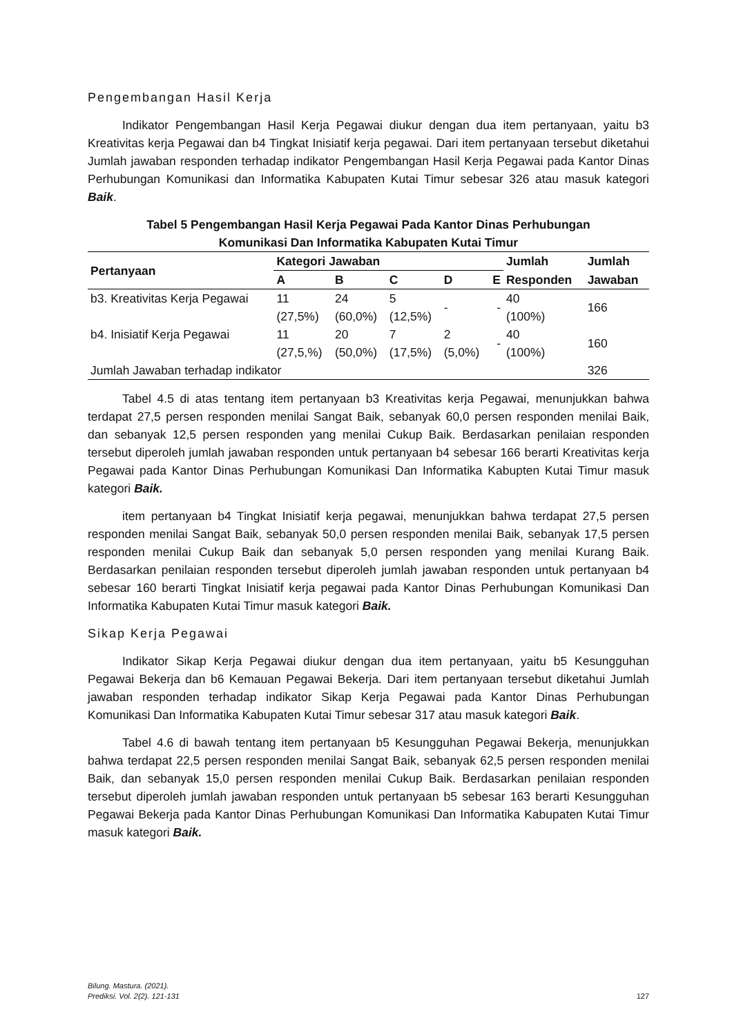Pengembangan Hasil Kerja
Indikator Pengembangan Hasil Kerja Pegawai diukur dengan dua item pertanyaan, yaitu b3 Kreativitas kerja Pegawai dan b4 Tingkat Inisiatif kerja pegawai. Dari item pertanyaan tersebut diketahui Jumlah jawaban responden terhadap indikator Pengembangan Hasil Kerja Pegawai pada Kantor Dinas Perhubungan Komunikasi dan Informatika Kabupaten Kutai Timur sebesar 326 atau masuk kategori Baik.
Tabel 5 Pengembangan Hasil Kerja Pegawai Pada Kantor Dinas Perhubungan
Komunikasi Dan Informatika Kabupaten Kutai Timur
| Pertanyaan | Kategori Jawaban | | | | | Jumlah | Jumlah |
| --- | --- | --- | --- | --- | --- | --- | --- |
| | A | B | C | D | E | Responden | Jawaban |
| b3. Kreativitas Kerja Pegawai | 11 (27,5%) | 24 (60,0%) | 5 (12,5%) | - | - | 40 (100%) | 166 |
| b4. Inisiatif Kerja Pegawai | 11 (27,5,%) | 20 (50,0%) | 7 (17,5%) | 2 (5,0%) | - | 40 (100%) | 160 |
| Jumlah Jawaban terhadap indikator | | | | | | | 326 |
Tabel 4.5 di atas tentang item pertanyaan b3 Kreativitas kerja Pegawai, menunjukkan bahwa terdapat 27,5 persen responden menilai Sangat Baik, sebanyak 60,0 persen responden menilai Baik, dan sebanyak 12,5 persen responden yang menilai Cukup Baik. Berdasarkan penilaian responden tersebut diperoleh jumlah jawaban responden untuk pertanyaan b4 sebesar 166 berarti Kreativitas kerja Pegawai pada Kantor Dinas Perhubungan Komunikasi Dan Informatika Kabupten Kutai Timur masuk kategori Baik.
item pertanyaan b4 Tingkat Inisiatif kerja pegawai, menunjukkan bahwa terdapat 27,5 persen responden menilai Sangat Baik, sebanyak 50,0 persen responden menilai Baik, sebanyak 17,5 persen responden menilai Cukup Baik dan sebanyak 5,0 persen responden yang menilai Kurang Baik. Berdasarkan penilaian responden tersebut diperoleh jumlah jawaban responden untuk pertanyaan b4 sebesar 160 berarti Tingkat Inisiatif kerja pegawai pada Kantor Dinas Perhubungan Komunikasi Dan Informatika Kabupaten Kutai Timur masuk kategori Baik.
Sikap Kerja Pegawai
Indikator Sikap Kerja Pegawai diukur dengan dua item pertanyaan, yaitu b5 Kesungguhan Pegawai Bekerja dan b6 Kemauan Pegawai Bekerja. Dari item pertanyaan tersebut diketahui Jumlah jawaban responden terhadap indikator Sikap Kerja Pegawai pada Kantor Dinas Perhubungan Komunikasi Dan Informatika Kabupaten Kutai Timur sebesar 317 atau masuk kategori Baik.
Tabel 4.6 di bawah tentang item pertanyaan b5 Kesungguhan Pegawai Bekerja, menunjukkan bahwa terdapat 22,5 persen responden menilai Sangat Baik, sebanyak 62,5 persen responden menilai Baik, dan sebanyak 15,0 persen responden menilai Cukup Baik. Berdasarkan penilaian responden tersebut diperoleh jumlah jawaban responden untuk pertanyaan b5 sebesar 163 berarti Kesungguhan Pegawai Bekerja pada Kantor Dinas Perhubungan Komunikasi Dan Informatika Kabupaten Kutai Timur masuk kategori Baik.
Bilung. Mastura. (2021).
Prediksi. Vol. 2(2). 121-131
127